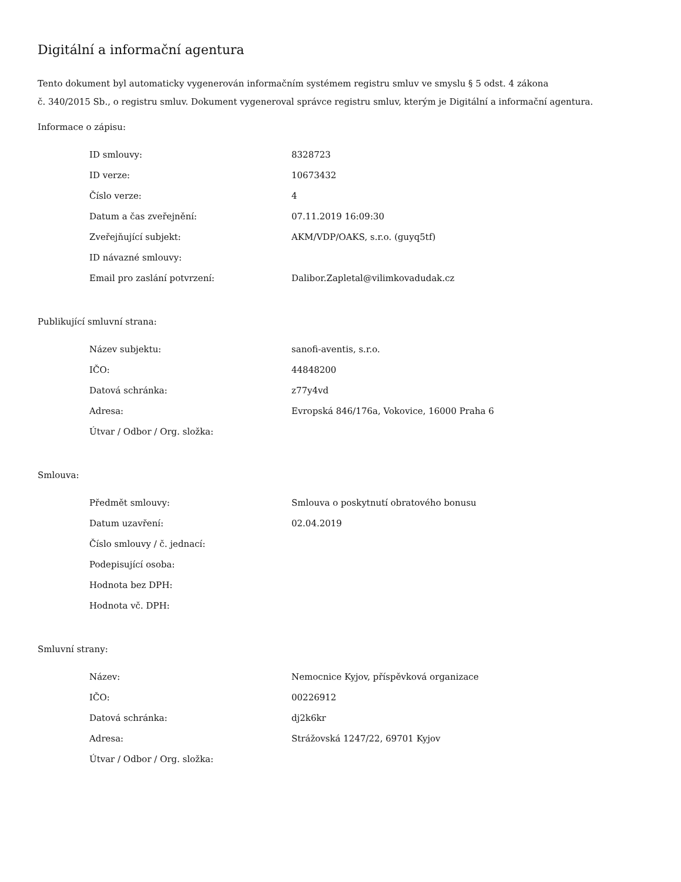Digitální a informační agentura
Tento dokument byl automaticky vygenerován informačním systémem registru smluv ve smyslu § 5 odst. 4 zákona
č. 340/2015 Sb., o registru smluv. Dokument vygeneroval správce registru smluv, kterým je Digitální a informační agentura.
Informace o zápisu:
| ID smlouvy: | 8328723 |
| ID verze: | 10673432 |
| Číslo verze: | 4 |
| Datum a čas zveřejnění: | 07.11.2019 16:09:30 |
| Zveřejňující subjekt: | AKM/VDP/OAKS, s.r.o. (guyq5tf) |
| ID návazné smlouvy: | |
| Email pro zaslání potvrzení: | Dalibor.Zapletal@vilimkovadudak.cz |
Publikující smluvní strana:
| Název subjektu: | sanofi-aventis, s.r.o. |
| IČO: | 44848200 |
| Datová schránka: | z77y4vd |
| Adresa: | Evropská 846/176a, Vokovice, 16000 Praha 6 |
| Útvar / Odbor / Org. složka: | |
Smlouva:
| Předmět smlouvy: | Smlouva o poskytnutí obratového bonusu |
| Datum uzavření: | 02.04.2019 |
| Číslo smlouvy / č. jednací: | |
| Podepisující osoba: | |
| Hodnota bez DPH: | |
| Hodnota vč. DPH: | |
Smluvní strany:
| Název: | Nemocnice Kyjov, příspěvková organizace |
| IČO: | 00226912 |
| Datová schránka: | dj2k6kr |
| Adresa: | Strážovská 1247/22, 69701 Kyjov |
| Útvar / Odbor / Org. složka: | |